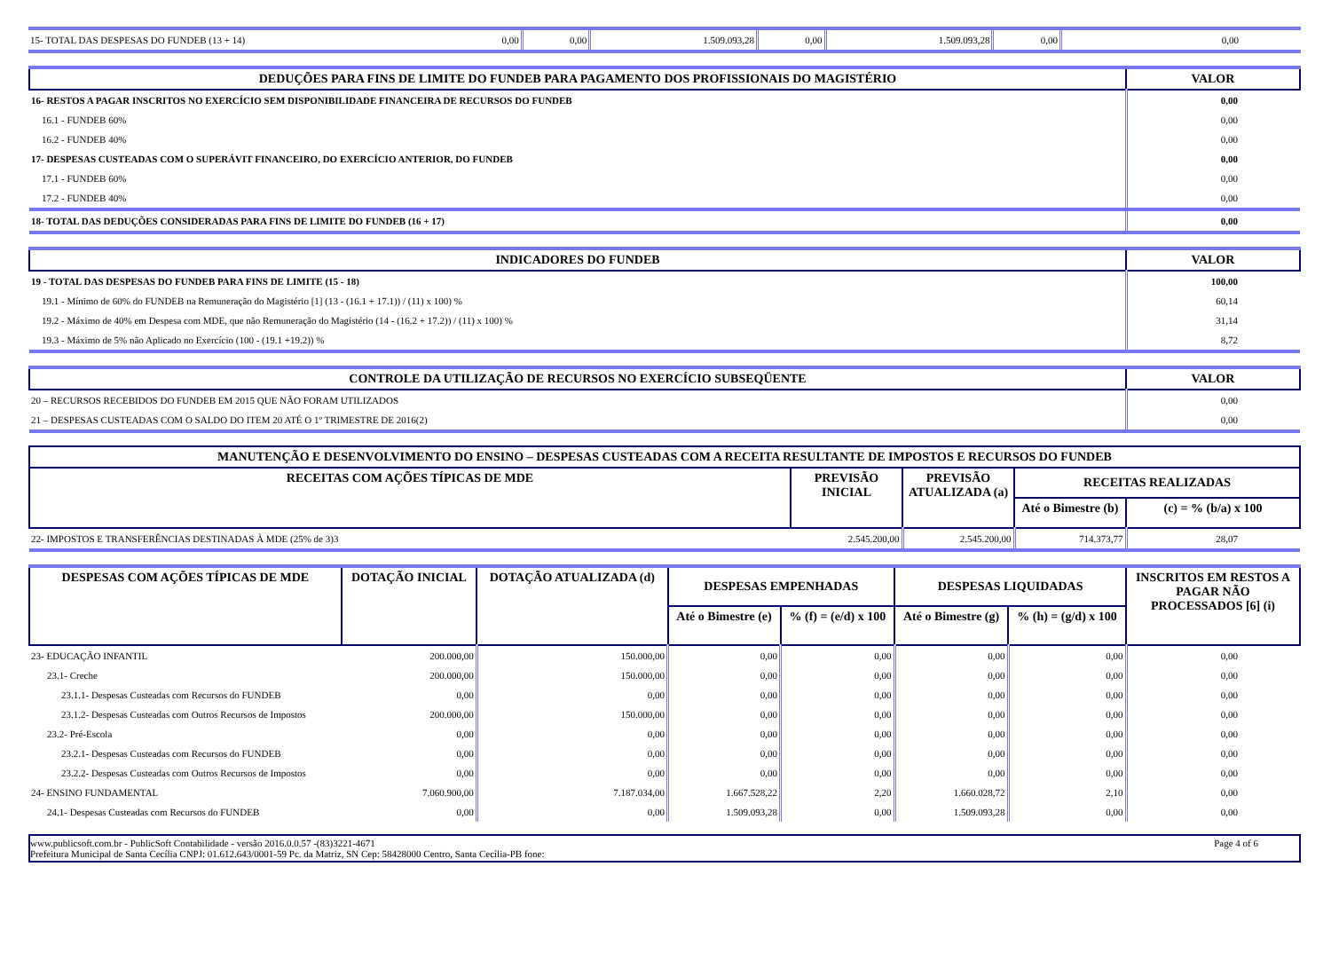| 15- TOTAL DAS DESPESAS DO FUNDEB (13 + 14) | 0,00 | 0,00 | 1.509.093,28 | 0,00 | 1.509.093,28 | 0,00 | 0,00 |
| DEDUÇÕES PARA FINS DE LIMITE DO FUNDEB PARA PAGAMENTO DOS PROFISSIONAIS DO MAGISTÉRIO | VALOR |
| --- | --- |
| 16- RESTOS A PAGAR INSCRITOS NO EXERCÍCIO SEM DISPONIBILIDADE FINANCEIRA DE RECURSOS DO FUNDEB | 0,00 |
| 16.1 - FUNDEB 60% | 0,00 |
| 16.2 - FUNDEB 40% | 0,00 |
| 17- DESPESAS CUSTEADAS COM O SUPERÁVIT FINANCEIRO, DO EXERCÍCIO ANTERIOR, DO FUNDEB | 0,00 |
| 17.1 - FUNDEB 60% | 0,00 |
| 17.2 - FUNDEB 40% | 0,00 |
| 18- TOTAL DAS DEDUÇÕES CONSIDERADAS PARA FINS DE LIMITE DO FUNDEB (16 + 17) | 0,00 |
| INDICADORES DO FUNDEB | VALOR |
| --- | --- |
| 19 - TOTAL DAS DESPESAS DO FUNDEB PARA FINS DE LIMITE (15 - 18) | 100,00 |
| 19.1 - Mínimo de 60% do FUNDEB na Remuneração do Magistério [1] (13 - (16.1 + 17.1)) / (11) x 100) % | 60,14 |
| 19.2 - Máximo de 40% em Despesa com MDE, que não Remuneração do Magistério (14 - (16.2 + 17.2)) / (11) x 100) % | 31,14 |
| 19.3 - Máximo de 5% não Aplicado no Exercício (100 - (19.1 +19.2)) % | 8,72 |
| CONTROLE DA UTILIZAÇÃO DE RECURSOS NO EXERCÍCIO SUBSEQÜENTE | VALOR |
| --- | --- |
| 20 – RECURSOS RECEBIDOS DO FUNDEB EM 2015 QUE NÃO FORAM UTILIZADOS | 0,00 |
| 21 – DESPESAS CUSTEADAS COM O SALDO DO ITEM 20 ATÉ O 1º TRIMESTRE DE 2016(2) | 0,00 |
| MANUTENÇÃO E DESENVOLVIMENTO DO ENSINO – DESPESAS CUSTEADAS COM A RECEITA RESULTANTE DE IMPOSTOS E RECURSOS DO FUNDEB | | | | |
| --- | --- | --- | --- | --- |
| RECEITAS COM AÇÕES TÍPICAS DE MDE | PREVISÃO INICIAL | PREVISÃO ATUALIZADA (a) | RECEITAS REALIZADAS | |
| | | | Até o Bimestre (b) | (c) = % (b/a) x 100 |
| 22- IMPOSTOS E TRANSFERÊNCIAS DESTINADAS À MDE (25% de 3)3 | 2.545.200,00 | 2.545.200,00 | 714.373,77 | 28,07 |
| DESPESAS COM AÇÕES TÍPICAS DE MDE | DOTAÇÃO INICIAL | DOTAÇÃO ATUALIZADA (d) | DESPESAS EMPENHADAS | | DESPESAS LIQUIDADAS | | INSCRITOS EM RESTOS A PAGAR NÃO PROCESSADOS [6] (i) |
| --- | --- | --- | --- | --- | --- | --- | --- |
| | | | Até o Bimestre (e) | % (f) = (e/d) x 100 | Até o Bimestre (g) | % (h) = (g/d) x 100 | |
| 23- EDUCAÇÃO INFANTIL | 200.000,00 | 150.000,00 | 0,00 | 0,00 | 0,00 | 0,00 | 0,00 |
| 23.1- Creche | 200.000,00 | 150.000,00 | 0,00 | 0,00 | 0,00 | 0,00 | 0,00 |
| 23.1.1- Despesas Custeadas com Recursos do FUNDEB | 0,00 | 0,00 | 0,00 | 0,00 | 0,00 | 0,00 | 0,00 |
| 23.1.2- Despesas Custeadas com Outros Recursos de Impostos | 200.000,00 | 150.000,00 | 0,00 | 0,00 | 0,00 | 0,00 | 0,00 |
| 23.2- Pré-Escola | 0,00 | 0,00 | 0,00 | 0,00 | 0,00 | 0,00 | 0,00 |
| 23.2.1- Despesas Custeadas com Recursos do FUNDEB | 0,00 | 0,00 | 0,00 | 0,00 | 0,00 | 0,00 | 0,00 |
| 23.2.2- Despesas Custeadas com Outros Recursos de Impostos | 0,00 | 0,00 | 0,00 | 0,00 | 0,00 | 0,00 | 0,00 |
| 24- ENSINO FUNDAMENTAL | 7.060.900,00 | 7.187.034,00 | 1.667.528,22 | 2,20 | 1.660.028,72 | 2,10 | 0,00 |
| 24.1- Despesas Custeadas com Recursos do FUNDEB | 0,00 | 0,00 | 1.509.093,28 | 0,00 | 1.509.093,28 | 0,00 | 0,00 |
www.publicsoft.com.br - PublicSoft Contabilidade - versão 2016.0.0.57 -(83)3221-4671 Page 4 of 6
Prefeitura Municipal de Santa Cecília CNPJ: 01.612.643/0001-59 Pc. da Matriz, SN Cep: 58428000 Centro, Santa Cecília-PB fone: